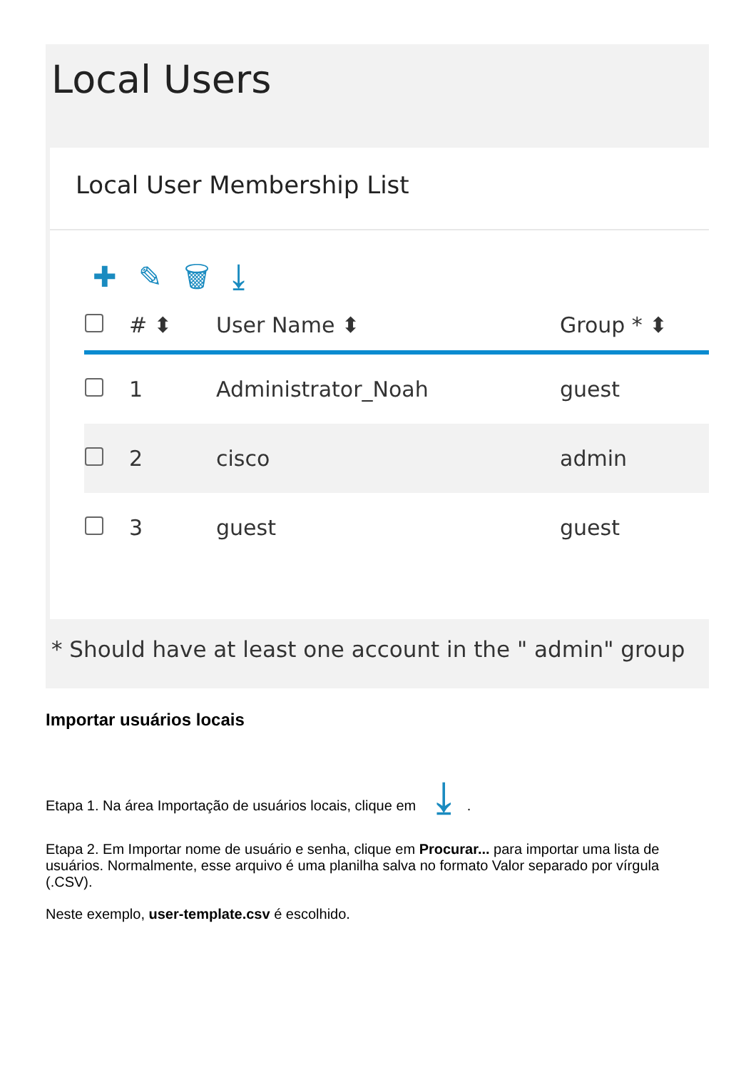Local Users
Local User Membership List
✚ ✎ 🗑 ⤓
| | # ⬍ | User Name ⬍ | Group * ⬍ |
| --- | --- | --- | --- |
| | 1 | Administrator_Noah | guest |
| | 2 | cisco | admin |
| | 3 | guest | guest |
* Should have at least one account in the " admin" group
Importar usuários locais
Etapa 1. Na área Importação de usuários locais, clique em ⤓.
Etapa 2. Em Importar nome de usuário e senha, clique em Procurar... para importar uma lista de usuários. Normalmente, esse arquivo é uma planilha salva no formato Valor separado por vírgula (.CSV).
Neste exemplo, user-template.csv é escolhido.